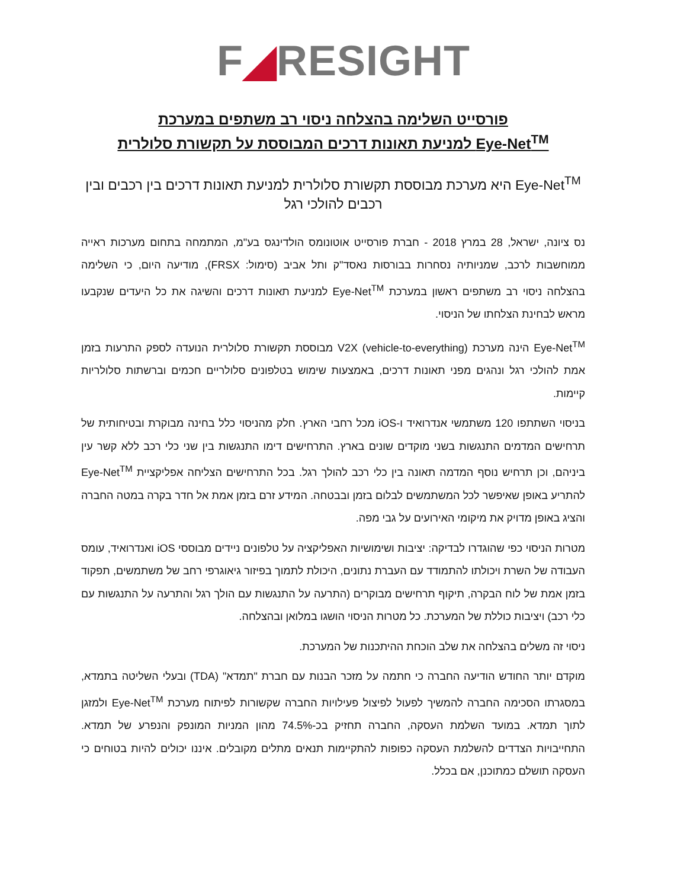F◢RESIGHT
פורסייט השלימה בהצלחה ניסוי רב משתפים במערכת
Eye-Net<sup>TM</sup> למניעת תאונות דרכים המבוססת על תקשורת סלולרית
Eye-Net<sup>TM</sup> היא מערכת מבוססת תקשורת סלולרית למניעת תאונות דרכים בין רכבים ובין רכבים להולכי רגל
נס ציונה, ישראל, 28 במרץ 2018 - חברת פורסייט אוטונומס הולדינגס בע"מ, המתמחה בתחום מערכות ראייה ממוחשבות לרכב, שמניותיה נסחרות בבורסות נאסד"ק ותל אביב (סימול: FRSX), מודיעה היום, כי השלימה בהצלחה ניסוי רב משתפים ראשון במערכת Eye-Net<sup>TM</sup> למניעת תאונות דרכים והשיגה את כל היעדים שנקבעו מראש לבחינת הצלחתו של הניסוי.
Eye-Net<sup>TM</sup> הינה מערכת V2X (vehicle-to-everything) מבוססת תקשורת סלולרית הנועדה לספק התרעות בזמן אמת להולכי רגל ונהגים מפני תאונות דרכים, באמצעות שימוש בטלפונים סלולריים חכמים וברשתות סלולריות קיימות.
בניסוי השתתפו 120 משתמשי אנדרואיד ו-iOS מכל רחבי הארץ. חלק מהניסוי כלל בחינה מבוקרת ובטיחותית של תרחישים המדמים התנגשות בשני מוקדים שונים בארץ. התרחישים דימו התנגשות בין שני כלי רכב ללא קשר עין ביניהם, וכן תרחיש נוסף המדמה תאונה בין כלי רכב להולך רגל. בכל התרחישים הצליחה אפליקציית Eye-Net<sup>TM</sup> להתריע באופן שאיפשר לכל המשתמשים לבלום בזמן ובבטחה. המידע זרם בזמן אמת אל חדר בקרה במטה החברה והציג באופן מדויק את מיקומי האירועים על גבי מפה.
מטרות הניסוי כפי שהוגדרו לבדיקה: יציבות ושימושיות האפליקציה על טלפונים ניידים מבוססי iOS ואנדרואיד, עומס העבודה של השרת ויכולתו להתמודד עם העברת נתונים, היכולת לתמוך בפיזור גיאוגרפי רחב של משתמשים, תפקוד בזמן אמת של לוח הבקרה, תיקוף תרחישים מבוקרים (התרעה על התנגשות עם הולך רגל והתרעה על התנגשות עם כלי רכב) ויציבות כוללת של המערכת. כל מטרות הניסוי הושגו במלואן ובהצלחה.
ניסוי זה משלים בהצלחה את שלב הוכחת ההיתכנות של המערכת.
מוקדם יותר החודש הודיעה החברה כי חתמה על מזכר הבנות עם חברת "תמדא" (TDA) ובעלי השליטה בתמדא, במסגרתו הסכימה החברה להמשיך לפעול לפיצול פעילויות החברה שקשורות לפיתוח מערכת Eye-Net<sup>TM</sup> ולמזגן לתוך תמדא. במועד השלמת העסקה, החברה תחזיק בכ-74.5% מהון המניות המונפק והנפרע של תמדא. התחייבויות הצדדים להשלמת העסקה כפופות להתקיימות תנאים מתלים מקובלים. איננו יכולים להיות בטוחים כי העסקה תושלם כמתוכנן, אם בכלל.